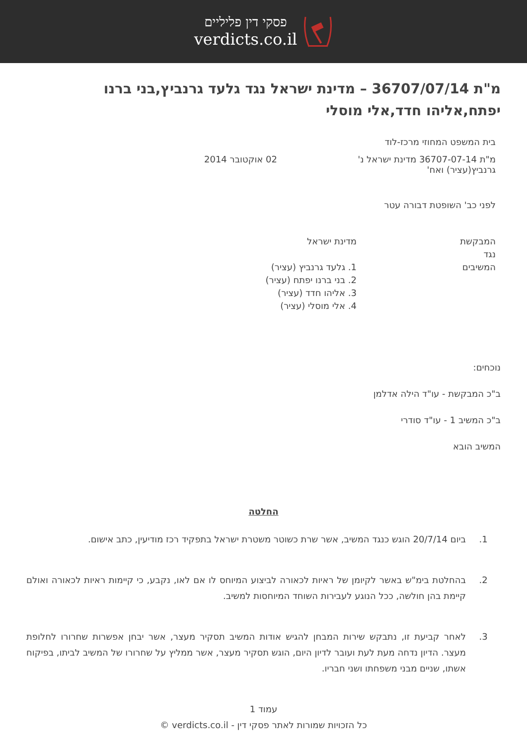פסקי דין פליליים
verdicts.co.il
מ"ת 36707/07/14 – מדינת ישראל נגד גלעד גרנביץ,בני ברנו יפתח,אליהו חדד,אלי מוסלי
בית המשפט המחוזי מרכז-לוד
מ"ת 36707-07-14 מדינת ישראל נ' גרנביץ(עציר) ואח'
02 אוקטובר 2014
לפני כב' השופטת דבורה עטר
המבקשת
נגד
המשיבים
מדינת ישראל
1. גלעד גרנביץ (עציר)
2. בני ברנו יפתח (עציר)
3. אליהו חדד (עציר)
4. אלי מוסלי (עציר)
נוכחים:
ב"כ המבקשת - עו"ד הילה אדלמן
ב"כ המשיב 1 - עו"ד סודרי
המשיב הובא
החלטה
1. ביום 20/7/14 הוגש כנגד המשיב, אשר שרת כשוטר משטרת ישראל בתפקיד רכז מודיעין, כתב אישום.
2. בהחלטת בימ"ש באשר לקיומן של ראיות לכאורה לביצוע המיוחס לו אם לאו, נקבע, כי קיימות ראיות לכאורה ואולם קיימת בהן חולשה, ככל הנוגע לעבירות השוחד המיוחסות למשיב.
3. לאחר קביעת זו, נתבקש שירות המבחן להגיש אודות המשיב תסקיר מעצר, אשר יבחן אפשרות שחרורו לחלופת מעצר. הדיון נדחה מעת לעת ועובר לדיון היום, הוגש תסקיר מעצר, אשר ממליץ על שחרורו של המשיב לביתו, בפיקוח אשתו, שניים מבני משפחתו ושני חבריו.
עמוד 1
כל הזכויות שמורות לאתר פסקי דין - verdicts.co.il ©